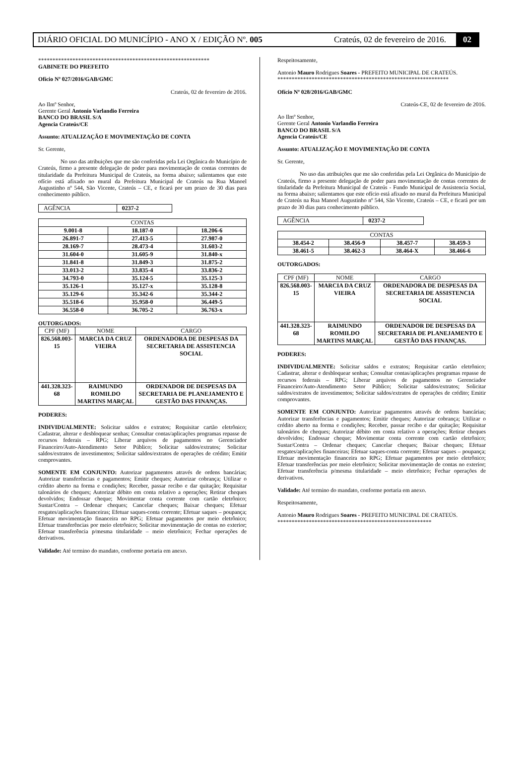DIÁRIO OFICIAL DO MUNICÍPIO - ANO X / EDIÇÃO Nº. 005 Crateús, 02 de fevereiro de 2016. 02
************************************************************
GABINETE DO PREFEITO
Ofício Nº 027/2016/GAB/GMC
Crateús, 02 de fevereiro de 2016.
Ao Ilmº Senhor,
Gerente Geral Antonio Varlandio Ferreira
BANCO DO BRASIL S/A
Agencia Crateús/CE
Assunto: ATUALIZAÇÃO E MOVIMENTAÇÃO DE CONTA
Sr. Gerente,
No uso das atribuições que me são conferidas pela Lei Orgânica do Município de Crateús, firmo a presente delegação de poder para movimentação de contas correntes de titularidade da Prefeitura Municipal de Crateús, na forma abaixo; salientamos que este ofício está afixado no mural da Prefeitura Municipal de Crateús na Rua Manoel Augustinho nº 544, São Vicente, Crateús – CE, e ficará por um prazo de 30 dias para conhecimento público.
| AGÊNCIA | 0237-2 |
| CONTAS | | |
| --- | --- | --- |
| 9.001-8 | 18.187-0 | 18.206-6 |
| 26.891-7 | 27.413-5 | 27.987-0 |
| 28.169-7 | 28.473-4 | 31.603-2 |
| 31.604-0 | 31.605-9 | 31.840-x |
| 31.841-8 | 31.849-3 | 31.875-2 |
| 33.013-2 | 33.835-4 | 33.836-2 |
| 34.793-0 | 35.124-5 | 35.125-3 |
| 35.126-1 | 35.127-x | 35.128-8 |
| 35.129-6 | 35.342-6 | 35.344-2 |
| 35.518-6 | 35.958-0 | 36.449-5 |
| 36.558-0 | 36.705-2 | 36.763-x |
OUTORGADOS:
| CPF (MF) | NOME | CARGO |
| --- | --- | --- |
| 826.568.003-15 | MARCIA DA CRUZ VIEIRA | ORDENADORA DE DESPESAS DA SECRETARIA DE ASSISTENCIA SOCIAL |
| 441.328.323-68 | RAIMUNDO ROMILDO MARTINS MARÇAL | ORDENADOR DE DESPESAS DA SECRETARIA DE PLANEJAMENTO E GESTÃO DAS FINANÇAS. |
PODERES:
INDIVIDUALMENTE: Solicitar saldos e extratos; Requisitar cartão eletrônico; Cadastrar, alterar e desbloquear senhas; Consultar contas/aplicações programas repasse de recursos federais – RPG; Liberar arquivos de pagamentos no Gerenciador Financeiro/Auto-Atendimento Setor Público; Solicitar saldos/extratos; Solicitar saldos/extratos de investimentos; Solicitar saldos/extratos de operações de crédito; Emitir comprovantes.
SOMENTE EM CONJUNTO: Autorizar pagamentos através de ordens bancárias; Autorizar transferências e pagamentos; Emitir cheques; Autorizar cobrança; Utilizar o crédito aberto na forma e condições; Receber, passar recibo e dar quitação; Requisitar talonários de cheques; Autorizar débito em conta relativo a operações; Retirar cheques devolvidos; Endossar cheque; Movimentar conta corrente com cartão eletrônico; Sustar/Contra – Ordenar cheques; Cancelar cheques; Baixar cheques; Efetuar resgates/aplicações financeiras; Efetuar saques-conta corrente; Efetuar saques – poupança; Efetuar movimentação financeira no RPG; Efetuar pagamentos por meio eletrônico; Efetuar transferências por meio eletrônico; Solicitar movimentação de contas no exterior; Efetuar transferência p/mesma titularidade – meio eletrônico; Fechar operações de derivativos.
Validade: Até termino do mandato, conforme portaria em anexo.
Respeitosamente,
Antonio Mauro Rodrigues Soares - PREFEITO MUNICIPAL DE CRATEÚS.
************************************************************
Ofício Nº 028/2016/GAB/GMC
Crateús-CE, 02 de fevereiro de 2016.
Ao Ilmº Senhor,
Gerente Geral Antonio Varlandio Ferreira
BANCO DO BRASIL S/A
Agencia Crateús/CE
Assunto: ATUALIZAÇÃO E MOVIMENTAÇÃO DE CONTA
Sr. Gerente,
No uso das atribuições que me são conferidas pela Lei Orgânica do Município de Crateús, firmo a presente delegação de poder para movimentação de contas correntes de titularidade da Prefeitura Municipal de Crateús - Fundo Municipal de Assistencia Social, na forma abaixo; salientamos que este ofício está afixado no mural da Prefeitura Municipal de Crateús na Rua Manoel Augustinho nº 544, São Vicente, Crateús – CE, e ficará por um prazo de 30 dias para conhecimento público.
| AGÊNCIA | 0237-2 |
| CONTAS | | | |
| --- | --- | --- | --- |
| 38.454-2 | 38.456-9 | 38.457-7 | 38.459-3 |
| 38.461-5 | 38.462-3 | 38.464-X | 38.466-6 |
OUTORGADOS:
| CPF (MF) | NOME | CARGO |
| --- | --- | --- |
| 826.568.003-15 | MARCIA DA CRUZ VIEIRA | ORDENADORA DE DESPESAS DA SECRETARIA DE ASSISTENCIA SOCIAL |
| 441.328.323-68 | RAIMUNDO ROMILDO MARTINS MARÇAL | ORDENADOR DE DESPESAS DA SECRETARIA DE PLANEJAMENTO E GESTÃO DAS FINANÇAS. |
PODERES:
INDIVIDUALMENTE: Solicitar saldos e extratos; Requisitar cartão eletrônico; Cadastrar, alterar e desbloquear senhas; Consultar contas/aplicações programas repasse de recursos federais – RPG; Liberar arquivos de pagamentos no Gerenciador Financeiro/Auto-Atendimento Setor Público; Solicitar saldos/extratos; Solicitar saldos/extratos de investimentos; Solicitar saldos/extratos de operações de crédito; Emitir comprovantes.
SOMENTE EM CONJUNTO: Autorizar pagamentos através de ordens bancárias; Autorizar transferências e pagamentos; Emitir cheques; Autorizar cobrança; Utilizar o crédito aberto na forma e condições; Receber, passar recibo e dar quitação; Requisitar talonários de cheques; Autorizar débito em conta relativo a operações; Retirar cheques devolvidos; Endossar cheque; Movimentar conta corrente com cartão eletrônico; Sustar/Contra – Ordenar cheques; Cancelar cheques; Baixar cheques; Efetuar resgates/aplicações financeiras; Efetuar saques-conta corrente; Efetuar saques – poupança; Efetuar movimentação financeira no RPG; Efetuar pagamentos por meio eletrônico; Efetuar transferências por meio eletrônico; Solicitar movimentação de contas no exterior; Efetuar transferência p/mesma titularidade – meio eletrônico; Fechar operações de derivativos.
Validade: Até termino do mandato, conforme portaria em anexo.
Respeitosamente,
Antonio Mauro Rodrigues Soares - PREFEITO MUNICIPAL DE CRATEÚS.
******************************************************